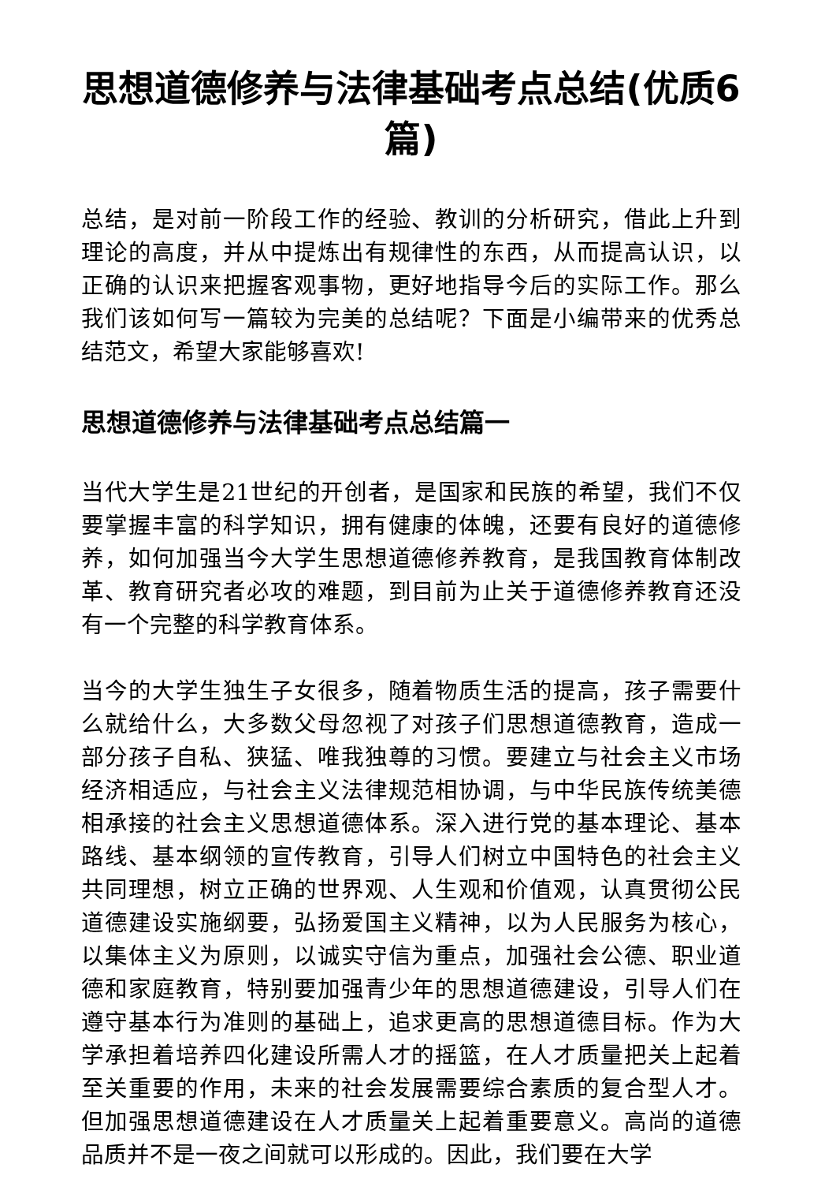思想道德修养与法律基础考点总结(优质6篇)
总结，是对前一阶段工作的经验、教训的分析研究，借此上升到理论的高度，并从中提炼出有规律性的东西，从而提高认识，以正确的认识来把握客观事物，更好地指导今后的实际工作。那么我们该如何写一篇较为完美的总结呢？下面是小编带来的优秀总结范文，希望大家能够喜欢!
思想道德修养与法律基础考点总结篇一
当代大学生是21世纪的开创者，是国家和民族的希望，我们不仅要掌握丰富的科学知识，拥有健康的体魄，还要有良好的道德修养，如何加强当今大学生思想道德修养教育，是我国教育体制改革、教育研究者必攻的难题，到目前为止关于道德修养教育还没有一个完整的科学教育体系。
当今的大学生独生子女很多，随着物质生活的提高，孩子需要什么就给什么，大多数父母忽视了对孩子们思想道德教育，造成一部分孩子自私、狭猛、唯我独尊的习惯。要建立与社会主义市场经济相适应，与社会主义法律规范相协调，与中华民族传统美德相承接的社会主义思想道德体系。深入进行党的基本理论、基本路线、基本纲领的宣传教育，引导人们树立中国特色的社会主义共同理想，树立正确的世界观、人生观和价值观，认真贯彻公民道德建设实施纲要，弘扬爱国主义精神，以为人民服务为核心，以集体主义为原则，以诚实守信为重点，加强社会公德、职业道德和家庭教育，特别要加强青少年的思想道德建设，引导人们在遵守基本行为准则的基础上，追求更高的思想道德目标。作为大学承担着培养四化建设所需人才的摇篮，在人才质量把关上起着至关重要的作用，未来的社会发展需要综合素质的复合型人才。但加强思想道德建设在人才质量关上起着重要意义。高尚的道德品质并不是一夜之间就可以形成的。因此，我们要在大学